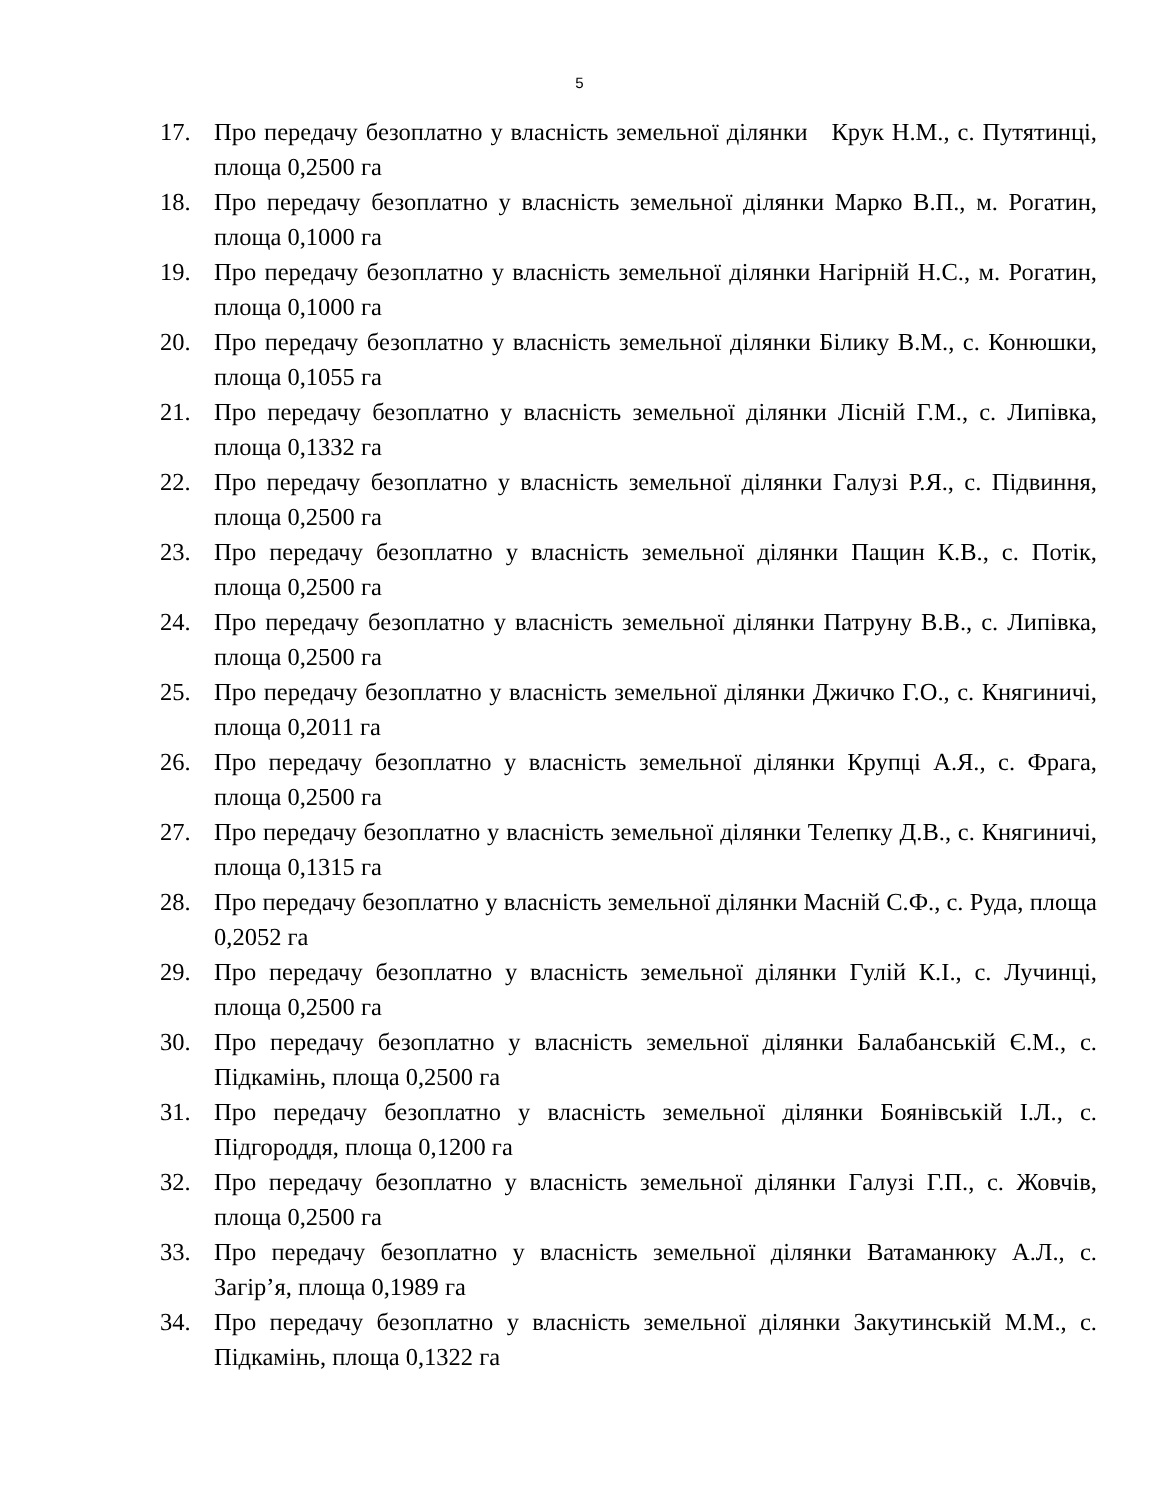5
17. Про передачу безоплатно у власність земельної ділянки Крук Н.М., с. Путятинці, площа 0,2500 га
18. Про передачу безоплатно у власність земельної ділянки Марко В.П., м. Рогатин, площа 0,1000 га
19. Про передачу безоплатно у власність земельної ділянки Нагірній Н.С., м. Рогатин, площа 0,1000 га
20. Про передачу безоплатно у власність земельної ділянки Білику В.М., с. Конюшки, площа 0,1055 га
21. Про передачу безоплатно у власність земельної ділянки Лісній Г.М., с. Липівка, площа 0,1332 га
22. Про передачу безоплатно у власність земельної ділянки Галузі Р.Я., с. Підвиння, площа 0,2500 га
23. Про передачу безоплатно у власність земельної ділянки Пащин К.В., с. Потік, площа 0,2500 га
24. Про передачу безоплатно у власність земельної ділянки Патруну В.В., с. Липівка, площа 0,2500 га
25. Про передачу безоплатно у власність земельної ділянки Джичко Г.О., с. Княгиничі, площа 0,2011 га
26. Про передачу безоплатно у власність земельної ділянки Крупці А.Я., с. Фрага, площа 0,2500 га
27. Про передачу безоплатно у власність земельної ділянки Телепку Д.В., с. Княгиничі, площа 0,1315 га
28. Про передачу безоплатно у власність земельної ділянки Масній С.Ф., с. Руда, площа 0,2052 га
29. Про передачу безоплатно у власність земельної ділянки Гулій К.І., с. Лучинці, площа 0,2500 га
30. Про передачу безоплатно у власність земельної ділянки Балабанській Є.М., с. Підкамінь, площа 0,2500 га
31. Про передачу безоплатно у власність земельної ділянки Боянівській І.Л., с. Підгороддя, площа 0,1200 га
32. Про передачу безоплатно у власність земельної ділянки Галузі Г.П., с. Жовчів, площа 0,2500 га
33. Про передачу безоплатно у власність земельної ділянки Ватаманюку А.Л., с. Загір’я, площа 0,1989 га
34. Про передачу безоплатно у власність земельної ділянки Закутинській М.М., с. Підкамінь, площа 0,1322 га